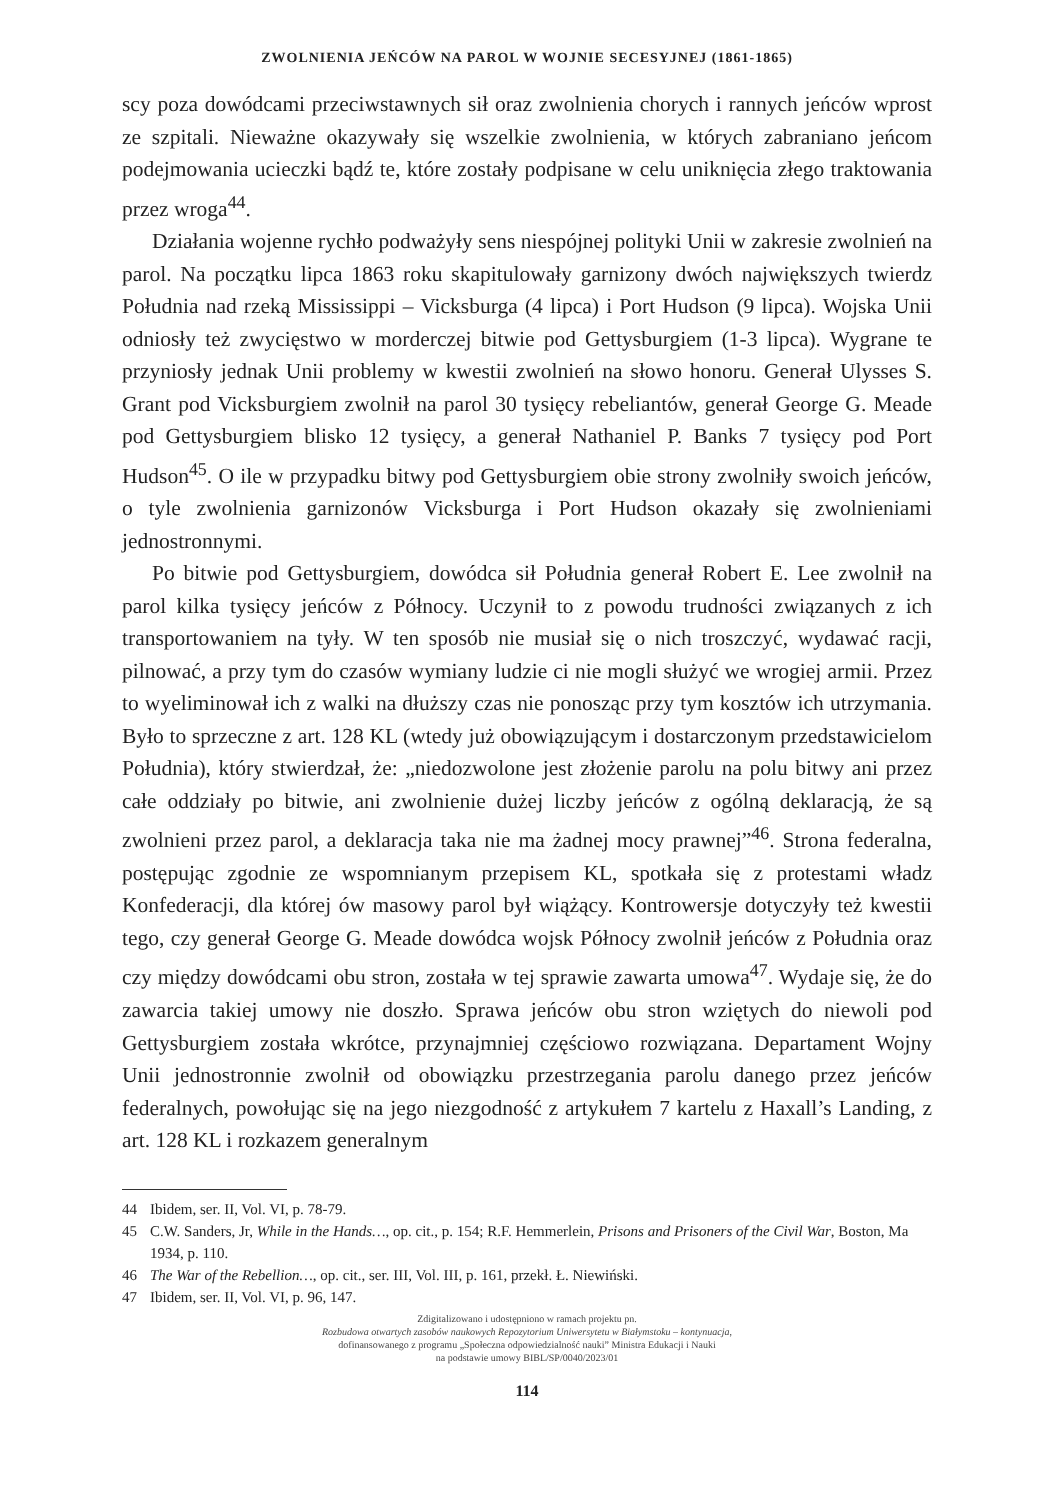ZWOLNIENIA JEŃCÓW NA PAROL W WOJNIE SECESYJNEJ (1861-1865)
scy poza dowódcami przeciwstawnych sił oraz zwolnienia chorych i rannych jeńców wprost ze szpitali. Nieważne okazywały się wszelkie zwolnienia, w których zabraniano jeńcom podejmowania ucieczki bądź te, które zostały podpisane w celu uniknięcia złego traktowania przez wroga<sup>44</sup>.
Działania wojenne rychło podważyły sens niespójnej polityki Unii w zakresie zwolnień na parol. Na początku lipca 1863 roku skapitulowały garnizony dwóch największych twierdz Południa nad rzeką Mississippi – Vicksburga (4 lipca) i Port Hudson (9 lipca). Wojska Unii odniosły też zwycięstwo w morderczej bitwie pod Gettysburgiem (1-3 lipca). Wygrane te przyniosły jednak Unii problemy w kwestii zwolnień na słowo honoru. Generał Ulysses S. Grant pod Vicksburgiem zwolnił na parol 30 tysięcy rebeliantów, generał George G. Meade pod Gettysburgiem blisko 12 tysięcy, a generał Nathaniel P. Banks 7 tysięcy pod Port Hudson<sup>45</sup>. O ile w przypadku bitwy pod Gettysburgiem obie strony zwolniły swoich jeńców, o tyle zwolnienia garnizonów Vicksburga i Port Hudson okazały się zwolnieniami jednostronnymi.
Po bitwie pod Gettysburgiem, dowódca sił Południa generał Robert E. Lee zwolnił na parol kilka tysięcy jeńców z Północy. Uczynił to z powodu trudności związanych z ich transportowaniem na tyły. W ten sposób nie musiał się o nich troszczyć, wydawać racji, pilnować, a przy tym do czasów wymiany ludzie ci nie mogli służyć we wrogiej armii. Przez to wyeliminował ich z walki na dłuższy czas nie ponosząc przy tym kosztów ich utrzymania. Było to sprzeczne z art. 128 KL (wtedy już obowiązującym i dostarczonym przedstawicielom Południa), który stwierdzał, że: „niedozwolone jest złożenie parolu na polu bitwy ani przez całe oddziały po bitwie, ani zwolnienie dużej liczby jeńców z ogólną deklaracją, że są zwolnieni przez parol, a deklaracja taka nie ma żadnej mocy prawnej”<sup>46</sup>. Strona federalna, postępując zgodnie ze wspomnianym przepisem KL, spotkała się z protestami władz Konfederacji, dla której ów masowy parol był wiążący. Kontrowersje dotyczyły też kwestii tego, czy generał George G. Meade dowódca wojsk Północy zwolnił jeńców z Południa oraz czy między dowódcami obu stron, została w tej sprawie zawarta umowa<sup>47</sup>. Wydaje się, że do zawarcia takiej umowy nie doszło. Sprawa jeńców obu stron wziętych do niewoli pod Gettysburgiem została wkrótce, przynajmniej częściowo rozwiązana. Departament Wojny Unii jednostronnie zwolnił od obowiązku przestrzegania parolu danego przez jeńców federalnych, powołując się na jego niezgodność z artykułem 7 kartelu z Haxall’s Landing, z art. 128 KL i rozkazem generalnym
44 Ibidem, ser. II, Vol. VI, p. 78-79.
45 C.W. Sanders, Jr, While in the Hands…, op. cit., p. 154; R.F. Hemmerlein, Prisons and Prisoners of the Civil War, Boston, Ma 1934, p. 110.
46 The War of the Rebellion…, op. cit., ser. III, Vol. III, p. 161, przekł. Ł. Niewiński.
47 Ibidem, ser. II, Vol. VI, p. 96, 147.
Zdigitalizowano i udostępniono w ramach projektu pn.
Rozbudowa otwartych zasobów naukowych Repozytorium Uniwersytetu w Białymstoku – kontynuacja,
dofinansowanego z programu „Społeczna odpowiedzialność nauki” Ministra Edukacji i Nauki
na podstawie umowy BIBL/SP/0040/2023/01
114